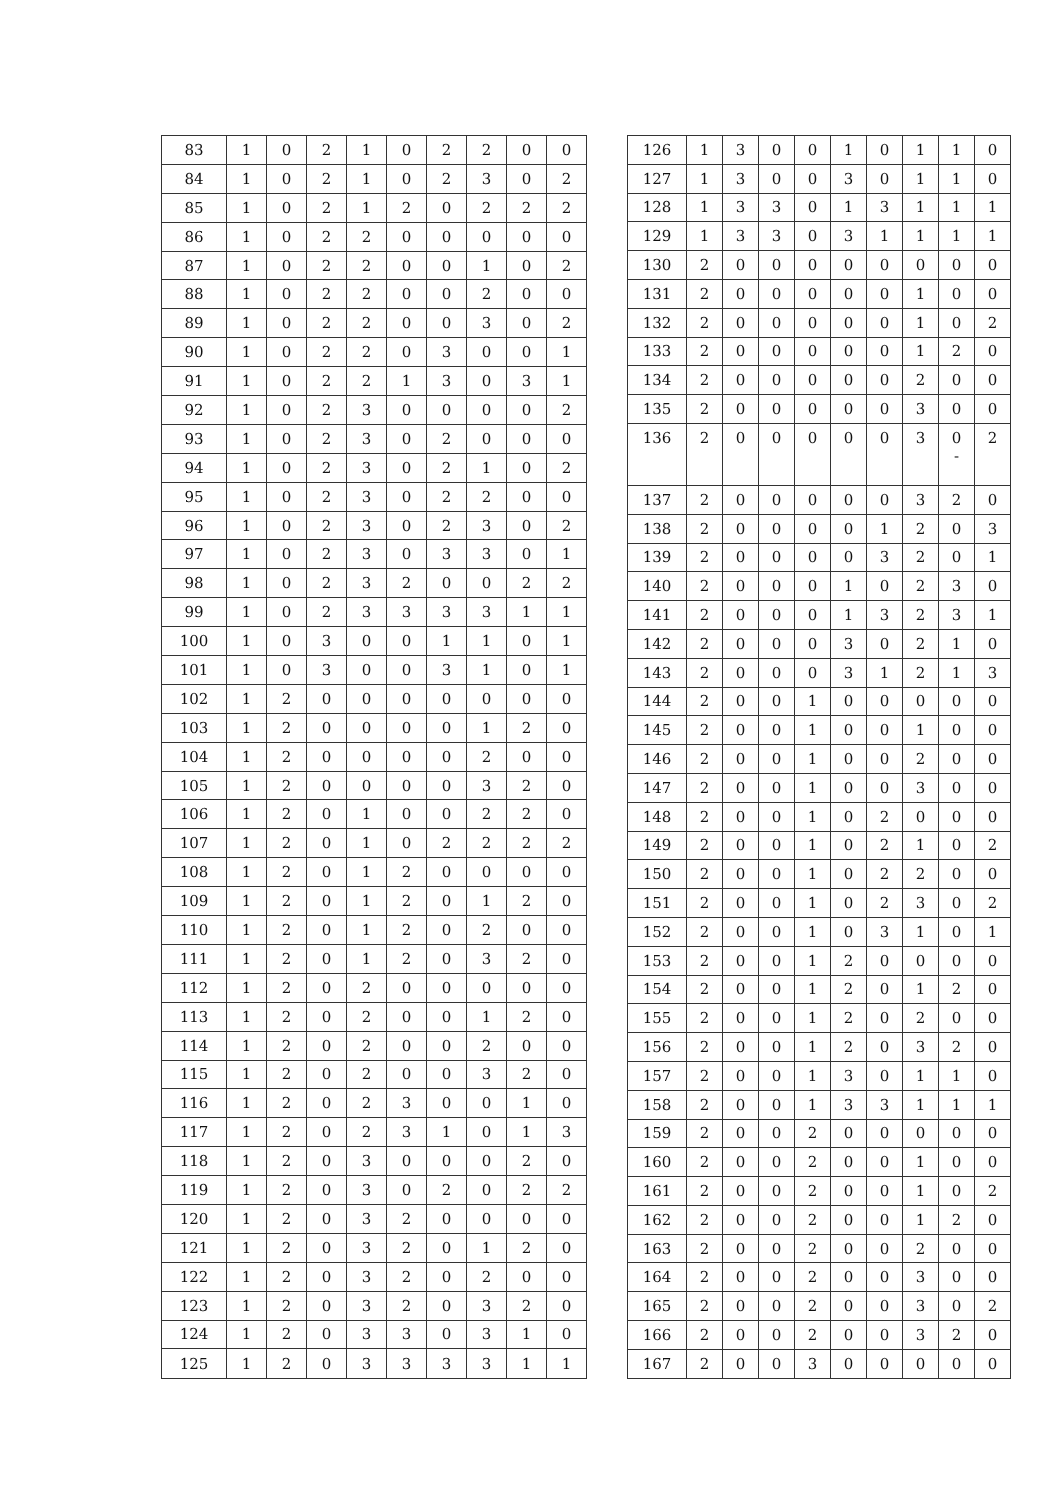| 83 | 1 | 0 | 2 | 1 | 0 | 2 | 2 | 0 | 0 |
| 84 | 1 | 0 | 2 | 1 | 0 | 2 | 3 | 0 | 2 |
| 85 | 1 | 0 | 2 | 1 | 2 | 0 | 2 | 2 | 2 |
| 86 | 1 | 0 | 2 | 2 | 0 | 0 | 0 | 0 | 0 |
| 87 | 1 | 0 | 2 | 2 | 0 | 0 | 1 | 0 | 2 |
| 88 | 1 | 0 | 2 | 2 | 0 | 0 | 2 | 0 | 0 |
| 89 | 1 | 0 | 2 | 2 | 0 | 0 | 3 | 0 | 2 |
| 90 | 1 | 0 | 2 | 2 | 0 | 3 | 0 | 0 | 1 |
| 91 | 1 | 0 | 2 | 2 | 1 | 3 | 0 | 3 | 1 |
| 92 | 1 | 0 | 2 | 3 | 0 | 0 | 0 | 0 | 2 |
| 93 | 1 | 0 | 2 | 3 | 0 | 2 | 0 | 0 | 0 |
| 94 | 1 | 0 | 2 | 3 | 0 | 2 | 1 | 0 | 2 |
| 95 | 1 | 0 | 2 | 3 | 0 | 2 | 2 | 0 | 0 |
| 96 | 1 | 0 | 2 | 3 | 0 | 2 | 3 | 0 | 2 |
| 97 | 1 | 0 | 2 | 3 | 0 | 3 | 3 | 0 | 1 |
| 98 | 1 | 0 | 2 | 3 | 2 | 0 | 0 | 2 | 2 |
| 99 | 1 | 0 | 2 | 3 | 3 | 3 | 3 | 1 | 1 |
| 100 | 1 | 0 | 3 | 0 | 0 | 1 | 1 | 0 | 1 |
| 101 | 1 | 0 | 3 | 0 | 0 | 3 | 1 | 0 | 1 |
| 102 | 1 | 2 | 0 | 0 | 0 | 0 | 0 | 0 | 0 |
| 103 | 1 | 2 | 0 | 0 | 0 | 0 | 1 | 2 | 0 |
| 104 | 1 | 2 | 0 | 0 | 0 | 0 | 2 | 0 | 0 |
| 105 | 1 | 2 | 0 | 0 | 0 | 0 | 3 | 2 | 0 |
| 106 | 1 | 2 | 0 | 1 | 0 | 0 | 2 | 2 | 0 |
| 107 | 1 | 2 | 0 | 1 | 0 | 2 | 2 | 2 | 2 |
| 108 | 1 | 2 | 0 | 1 | 2 | 0 | 0 | 0 | 0 |
| 109 | 1 | 2 | 0 | 1 | 2 | 0 | 1 | 2 | 0 |
| 110 | 1 | 2 | 0 | 1 | 2 | 0 | 2 | 0 | 0 |
| 111 | 1 | 2 | 0 | 1 | 2 | 0 | 3 | 2 | 0 |
| 112 | 1 | 2 | 0 | 2 | 0 | 0 | 0 | 0 | 0 |
| 113 | 1 | 2 | 0 | 2 | 0 | 0 | 1 | 2 | 0 |
| 114 | 1 | 2 | 0 | 2 | 0 | 0 | 2 | 0 | 0 |
| 115 | 1 | 2 | 0 | 2 | 0 | 0 | 3 | 2 | 0 |
| 116 | 1 | 2 | 0 | 2 | 3 | 0 | 0 | 1 | 0 |
| 117 | 1 | 2 | 0 | 2 | 3 | 1 | 0 | 1 | 3 |
| 118 | 1 | 2 | 0 | 3 | 0 | 0 | 0 | 2 | 0 |
| 119 | 1 | 2 | 0 | 3 | 0 | 2 | 0 | 2 | 2 |
| 120 | 1 | 2 | 0 | 3 | 2 | 0 | 0 | 0 | 0 |
| 121 | 1 | 2 | 0 | 3 | 2 | 0 | 1 | 2 | 0 |
| 122 | 1 | 2 | 0 | 3 | 2 | 0 | 2 | 0 | 0 |
| 123 | 1 | 2 | 0 | 3 | 2 | 0 | 3 | 2 | 0 |
| 124 | 1 | 2 | 0 | 3 | 3 | 0 | 3 | 1 | 0 |
| 125 | 1 | 2 | 0 | 3 | 3 | 3 | 3 | 1 | 1 |
| 126 | 1 | 3 | 0 | 0 | 1 | 0 | 1 | 1 | 0 |
| 127 | 1 | 3 | 0 | 0 | 3 | 0 | 1 | 1 | 0 |
| 128 | 1 | 3 | 3 | 0 | 1 | 3 | 1 | 1 | 1 |
| 129 | 1 | 3 | 3 | 0 | 3 | 1 | 1 | 1 | 1 |
| 130 | 2 | 0 | 0 | 0 | 0 | 0 | 0 | 0 | 0 |
| 131 | 2 | 0 | 0 | 0 | 0 | 0 | 1 | 0 | 0 |
| 132 | 2 | 0 | 0 | 0 | 0 | 0 | 1 | 0 | 2 |
| 133 | 2 | 0 | 0 | 0 | 0 | 0 | 1 | 2 | 0 |
| 134 | 2 | 0 | 0 | 0 | 0 | 0 | 2 | 0 | 0 |
| 135 | 2 | 0 | 0 | 0 | 0 | 0 | 3 | 0 | 0 |
| 136 | 2 | 0 | 0 | 0 | 0 | 0 | 3 | 0 - | 2 |
| 137 | 2 | 0 | 0 | 0 | 0 | 0 | 3 | 2 | 0 |
| 138 | 2 | 0 | 0 | 0 | 0 | 1 | 2 | 0 | 3 |
| 139 | 2 | 0 | 0 | 0 | 0 | 3 | 2 | 0 | 1 |
| 140 | 2 | 0 | 0 | 0 | 1 | 0 | 2 | 3 | 0 |
| 141 | 2 | 0 | 0 | 0 | 1 | 3 | 2 | 3 | 1 |
| 142 | 2 | 0 | 0 | 0 | 3 | 0 | 2 | 1 | 0 |
| 143 | 2 | 0 | 0 | 0 | 3 | 1 | 2 | 1 | 3 |
| 144 | 2 | 0 | 0 | 1 | 0 | 0 | 0 | 0 | 0 |
| 145 | 2 | 0 | 0 | 1 | 0 | 0 | 1 | 0 | 0 |
| 146 | 2 | 0 | 0 | 1 | 0 | 0 | 2 | 0 | 0 |
| 147 | 2 | 0 | 0 | 1 | 0 | 0 | 3 | 0 | 0 |
| 148 | 2 | 0 | 0 | 1 | 0 | 2 | 0 | 0 | 0 |
| 149 | 2 | 0 | 0 | 1 | 0 | 2 | 1 | 0 | 2 |
| 150 | 2 | 0 | 0 | 1 | 0 | 2 | 2 | 0 | 0 |
| 151 | 2 | 0 | 0 | 1 | 0 | 2 | 3 | 0 | 2 |
| 152 | 2 | 0 | 0 | 1 | 0 | 3 | 1 | 0 | 1 |
| 153 | 2 | 0 | 0 | 1 | 2 | 0 | 0 | 0 | 0 |
| 154 | 2 | 0 | 0 | 1 | 2 | 0 | 1 | 2 | 0 |
| 155 | 2 | 0 | 0 | 1 | 2 | 0 | 2 | 0 | 0 |
| 156 | 2 | 0 | 0 | 1 | 2 | 0 | 3 | 2 | 0 |
| 157 | 2 | 0 | 0 | 1 | 3 | 0 | 1 | 1 | 0 |
| 158 | 2 | 0 | 0 | 1 | 3 | 3 | 1 | 1 | 1 |
| 159 | 2 | 0 | 0 | 2 | 0 | 0 | 0 | 0 | 0 |
| 160 | 2 | 0 | 0 | 2 | 0 | 0 | 1 | 0 | 0 |
| 161 | 2 | 0 | 0 | 2 | 0 | 0 | 1 | 0 | 2 |
| 162 | 2 | 0 | 0 | 2 | 0 | 0 | 1 | 2 | 0 |
| 163 | 2 | 0 | 0 | 2 | 0 | 0 | 2 | 0 | 0 |
| 164 | 2 | 0 | 0 | 2 | 0 | 0 | 3 | 0 | 0 |
| 165 | 2 | 0 | 0 | 2 | 0 | 0 | 3 | 0 | 2 |
| 166 | 2 | 0 | 0 | 2 | 0 | 0 | 3 | 2 | 0 |
| 167 | 2 | 0 | 0 | 3 | 0 | 0 | 0 | 0 | 0 |